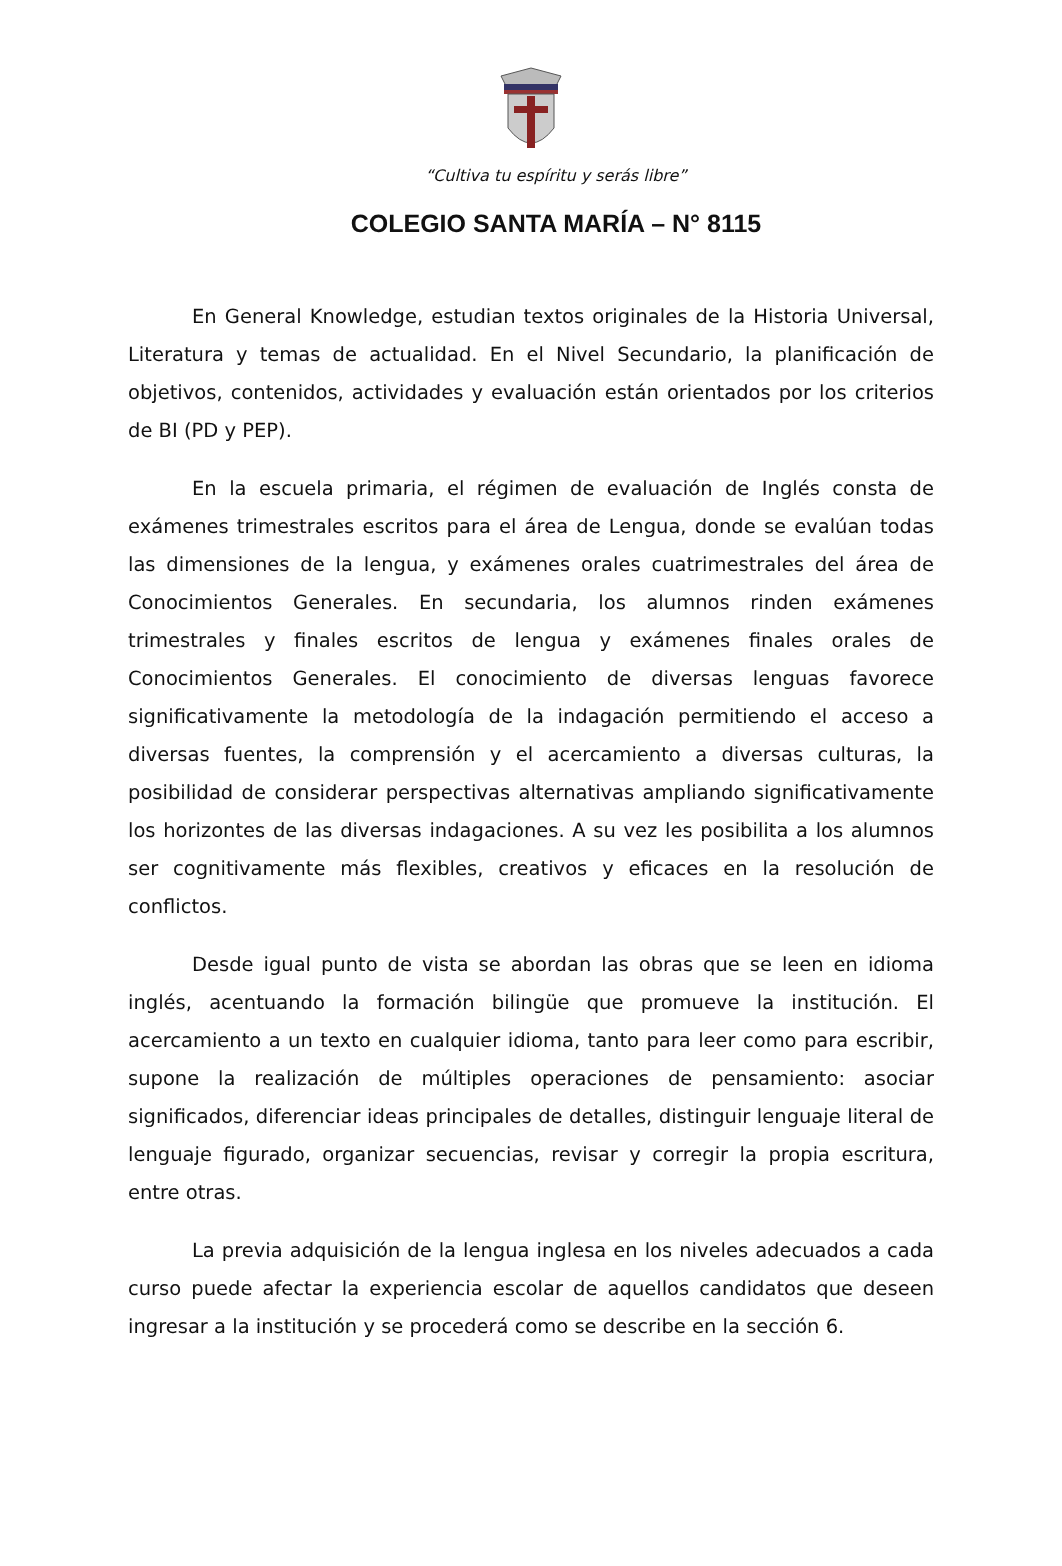“Cultiva tu espíritu y serás libre”
COLEGIO SANTA MARÍA – N° 8115
En General Knowledge, estudian textos originales de la Historia Universal, Literatura y temas de actualidad. En el Nivel Secundario, la planificación de objetivos, contenidos, actividades y evaluación están orientados por los criterios de BI (PD y PEP).
En la escuela primaria, el régimen de evaluación de Inglés consta de exámenes trimestrales escritos para el área de Lengua, donde se evalúan todas las dimensiones de la lengua, y exámenes orales cuatrimestrales del área de Conocimientos Generales. En secundaria, los alumnos rinden exámenes trimestrales y finales escritos de lengua y exámenes finales orales de Conocimientos Generales. El conocimiento de diversas lenguas favorece significativamente la metodología de la indagación permitiendo el acceso a diversas fuentes, la comprensión y el acercamiento a diversas culturas, la posibilidad de considerar perspectivas alternativas ampliando significativamente los horizontes de las diversas indagaciones. A su vez les posibilita a los alumnos ser cognitivamente más flexibles, creativos y eficaces en la resolución de conflictos.
Desde igual punto de vista se abordan las obras que se leen en idioma inglés, acentuando la formación bilingüe que promueve la institución. El acercamiento a un texto en cualquier idioma, tanto para leer como para escribir, supone la realización de múltiples operaciones de pensamiento: asociar significados, diferenciar ideas principales de detalles, distinguir lenguaje literal de lenguaje figurado, organizar secuencias, revisar y corregir la propia escritura, entre otras.
La previa adquisición de la lengua inglesa en los niveles adecuados a cada curso puede afectar la experiencia escolar de aquellos candidatos que deseen ingresar a la institución y se procederá como se describe en la sección 6.